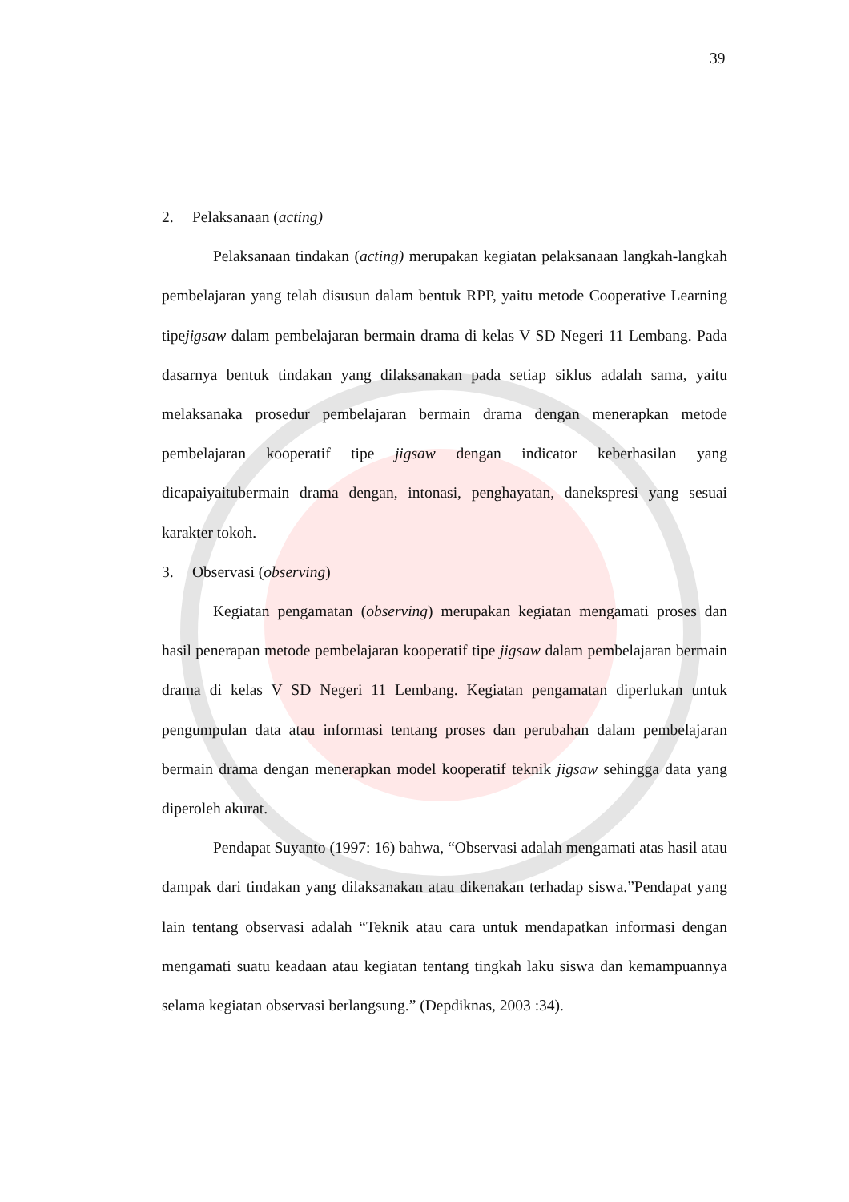39
2. Pelaksanaan (acting)
Pelaksanaan tindakan (acting) merupakan kegiatan pelaksanaan langkah-langkah pembelajaran yang telah disusun dalam bentuk RPP, yaitu metode Cooperative Learning tipejigsaw dalam pembelajaran bermain drama di kelas V SD Negeri 11 Lembang. Pada dasarnya bentuk tindakan yang dilaksanakan pada setiap siklus adalah sama, yaitu melaksanaka prosedur pembelajaran bermain drama dengan menerapkan metode pembelajaran kooperatif tipe jigsaw dengan indicator keberhasilan yang dicapaiyaitubermain drama dengan, intonasi, penghayatan, danekspresi yang sesuai karakter tokoh.
3. Observasi (observing)
Kegiatan pengamatan (observing) merupakan kegiatan mengamati proses dan hasil penerapan metode pembelajaran kooperatif tipe jigsaw dalam pembelajaran bermain drama di kelas V SD Negeri 11 Lembang. Kegiatan pengamatan diperlukan untuk pengumpulan data atau informasi tentang proses dan perubahan dalam pembelajaran bermain drama dengan menerapkan model kooperatif teknik jigsaw sehingga data yang diperoleh akurat.
Pendapat Suyanto (1997: 16) bahwa, “Observasi adalah mengamati atas hasil atau dampak dari tindakan yang dilaksanakan atau dikenakan terhadap siswa.”Pendapat yang lain tentang observasi adalah “Teknik atau cara untuk mendapatkan informasi dengan mengamati suatu keadaan atau kegiatan tentang tingkah laku siswa dan kemampuannya selama kegiatan observasi berlangsung.” (Depdiknas, 2003 :34).